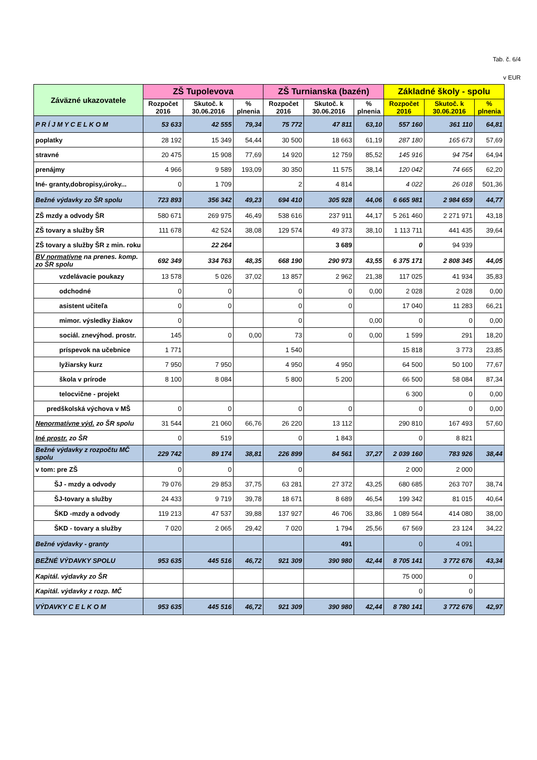Tab. č. 6/4
v EUR
| Záväzné ukazovatele | ZŠ Tupolevova | | | ZŠ Turnianska (bazén) | | | Základné školy - spolu | | |
| --- | --- | --- | --- | --- | --- | --- | --- | --- | --- |
| | Rozpočet 2016 | Skutoč. k 30.06.2016 | % plnenia | Rozpočet 2016 | Skutoč. k 30.06.2016 | % plnenia | Rozpočet 2016 | Skutoč. k 30.06.2016 | % plnenia |
| P R Í J M Y C E L K O M | 53 633 | 42 555 | 79,34 | 75 772 | 47 811 | 63,10 | 557 160 | 361 110 | 64,81 |
| poplatky | 28 192 | 15 349 | 54,44 | 30 500 | 18 663 | 61,19 | 287 180 | 165 673 | 57,69 |
| stravné | 20 475 | 15 908 | 77,69 | 14 920 | 12 759 | 85,52 | 145 916 | 94 754 | 64,94 |
| prenájmy | 4 966 | 9 589 | 193,09 | 30 350 | 11 575 | 38,14 | 120 042 | 74 665 | 62,20 |
| Iné- granty,dobropisy,úroky... | 0 | 1 709 | | 2 | 4 814 | | 4 022 | 26 018 | 501,36 |
| Bežné výdavky zo ŠR spolu | 723 893 | 356 342 | 49,23 | 694 410 | 305 928 | 44,06 | 6 665 981 | 2 984 659 | 44,77 |
| ZŠ mzdy a odvody ŠR | 580 671 | 269 975 | 46,49 | 538 616 | 237 911 | 44,17 | 5 261 460 | 2 271 971 | 43,18 |
| ZŠ tovary a služby ŠR | 111 678 | 42 524 | 38,08 | 129 574 | 49 373 | 38,10 | 1 113 711 | 441 435 | 39,64 |
| ZŠ tovary a služby ŠR z min. roku | | 22 264 | | | 3 689 | | 0 | 94 939 | |
| BV normatívne na prenes. komp. zo ŠR spolu | 692 349 | 334 763 | 48,35 | 668 190 | 290 973 | 43,55 | 6 375 171 | 2 808 345 | 44,05 |
| vzdelávacie poukazy | 13 578 | 5 026 | 37,02 | 13 857 | 2 962 | 21,38 | 117 025 | 41 934 | 35,83 |
| odchodné | 0 | 0 | | 0 | 0 | 0,00 | 2 028 | 2 028 | 0,00 |
| asistent učiteľa | 0 | 0 | | 0 | 0 | | 17 040 | 11 283 | 66,21 |
| mimor. výsledky žiakov | 0 | | | 0 | | 0,00 | 0 | 0 | 0,00 |
| sociál. znevýhod. prostr. | 145 | 0 | 0,00 | 73 | 0 | 0,00 | 1 599 | 291 | 18,20 |
| príspevok na učebnice | 1 771 | | | 1 540 | | | 15 818 | 3 773 | 23,85 |
| lyžiarsky kurz | 7 950 | 7 950 | | 4 950 | 4 950 | | 64 500 | 50 100 | 77,67 |
| škola v prírode | 8 100 | 8 084 | | 5 800 | 5 200 | | 66 500 | 58 084 | 87,34 |
| telocvične - projekt | | | | | | | 6 300 | 0 | 0,00 |
| predškolská výchova v MŠ | 0 | 0 | | 0 | 0 | | 0 | 0 | 0,00 |
| Nenormatívne výd. zo ŠR spolu | 31 544 | 21 060 | 66,76 | 26 220 | 13 112 | | 290 810 | 167 493 | 57,60 |
| Iné prostr. zo ŠR | 0 | 519 | | 0 | 1 843 | | 0 | 8 821 | |
| Bežné výdavky z rozpočtu MČ spolu | 229 742 | 89 174 | 38,81 | 226 899 | 84 561 | 37,27 | 2 039 160 | 783 926 | 38,44 |
| v tom: pre ZŠ | 0 | 0 | | 0 | | | 2 000 | 2 000 | |
| ŠJ - mzdy a odvody | 79 076 | 29 853 | 37,75 | 63 281 | 27 372 | 43,25 | 680 685 | 263 707 | 38,74 |
| ŠJ-tovary a služby | 24 433 | 9 719 | 39,78 | 18 671 | 8 689 | 46,54 | 199 342 | 81 015 | 40,64 |
| ŠKD -mzdy a odvody | 119 213 | 47 537 | 39,88 | 137 927 | 46 706 | 33,86 | 1 089 564 | 414 080 | 38,00 |
| ŠKD - tovary a služby | 7 020 | 2 065 | 29,42 | 7 020 | 1 794 | 25,56 | 67 569 | 23 124 | 34,22 |
| Bežné výdavky - granty | | | | | 491 | | 0 | 4 091 | |
| BEŽNÉ VÝDAVKY SPOLU | 953 635 | 445 516 | 46,72 | 921 309 | 390 980 | 42,44 | 8 705 141 | 3 772 676 | 43,34 |
| Kapitál. výdavky zo ŠR | | | | | | | 75 000 | 0 | |
| Kapitál. výdavky z rozp. MČ | | | | | | | 0 | 0 | |
| VÝDAVKY C E L K O M | 953 635 | 445 516 | 46,72 | 921 309 | 390 980 | 42,44 | 8 780 141 | 3 772 676 | 42,97 |